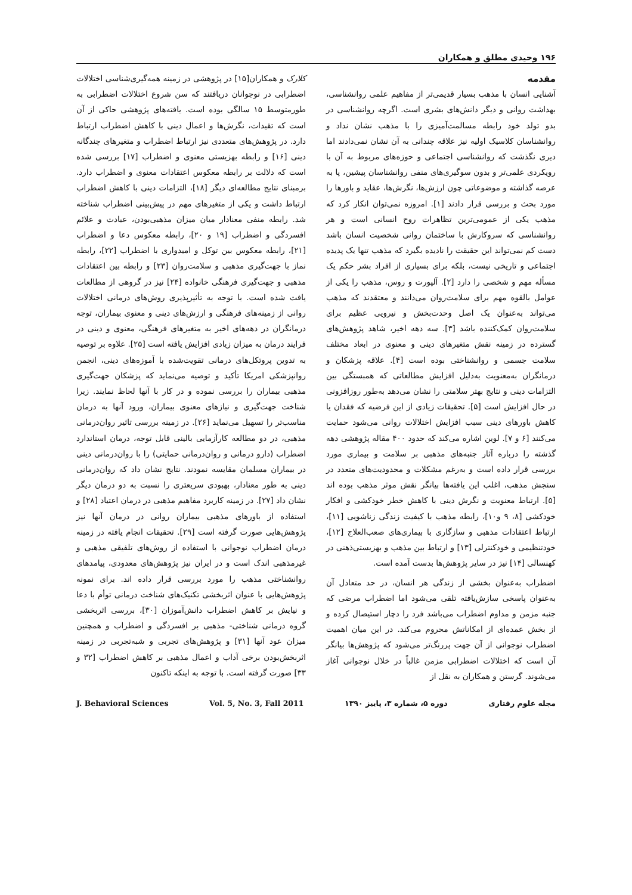۱۹۶ وحیدی مطلق و همکاران
مقدمه
آشنایی انسان با مذهب بسیار قدیمی‌تر از مفاهیم علمی روانشناسی، بهداشت روانی و دیگر دانش‌های بشری است. اگرچه روانشناسی در بدو تولد خود رابطه مسالمت‌آمیزی را با مذهب نشان نداد و روانشناسان کلاسیک اولیه نیز علاقه چندانی به آن نشان نمی‌دادند اما دیری نگذشت که روانشناسی اجتماعی و حوزه‌های مربوط به آن با رویکردی علمی‌تر و بدون سوگیری‌های منفی روانشناسان پیشین، پا به عرصه گذاشته و موضوعاتی چون ارزش‌ها، نگرش‌ها، عقاید و باورها را مورد بحث و بررسی قرار دادند [۱]. امروزه نمی‌توان انکار کرد که مذهب یکی از عمومی‌ترین تظاهرات روح انسانی است و هر روانشناسی که سروکارش با ساختمان روانی شخصیت انسان باشد دست کم نمی‌تواند این حقیقت را نادیده بگیرد که مذهب تنها یک پدیده اجتماعی و تاریخی نیست، بلکه برای بسیاری از افراد بشر حکم یک مسأله مهم و شخصی را دارد [۲]. آلپورت و روس، مذهب را یکی از عوامل بالقوه مهم برای سلامت‌روان می‌دانند و معتقدند که مذهب می‌تواند به‌عنوان یک اصل وحدت‌بخش و نیرویی عظیم برای سلامت‌روان کمک‌کننده باشد [۳]. سه دهه اخیر، شاهد پژوهش‌های گسترده در زمینه نقش متغیرهای دینی و معنوی در ابعاد مختلف سلامت جسمی و روانشناختی بوده است [۴]. علاقه پزشکان و درمانگران به‌معنویت به‌دلیل افزایش مطالعاتی که همبستگی بین التزامات دینی و نتایج بهتر سلامتی را نشان می‌دهد به‌طور روزافزونی در حال افزایش است [۵]. تحقیقات زیادی از این فرضیه که فقدان یا کاهش باورهای دینی سبب افزایش اختلالات روانی می‌شود حمایت می‌کنند [۶ و ۷]. لوین اشاره می‌کند که حدود ۴۰۰ مقاله پژوهشی دهه گذشته را درباره آثار جنبه‌های مذهبی بر سلامت و بیماری مورد بررسی قرار داده است و به‌رغم مشکلات و محدودیت‌های متعدد در سنجش مذهب، اغلب این یافته‌ها بیانگر نقش موثر مذهب بوده اند [۵]. ارتباط معنویت و نگرش دینی با کاهش خطر خودکشی و افکار خودکشی [۸، ۹ و۱۰]، رابطه مذهب با کیفیت زندگی زناشویی [۱۱]، ارتباط اعتقادات مذهبی و سازگاری با بیماری‌های صعب‌العلاج [۱۲]، خودتنظیمی و خودکنترلی [۱۳] و ارتباط بین مذهب و بهزیستی‌ذهنی در کهنسالی [۱۴] نیز در سایر پژوهش‌ها بدست آمده است.
اضطراب به‌عنوان بخشی از زندگی هر انسان، در حد متعادل آن به‌عنوان پاسخی سازش‌یافته تلقی می‌شود اما اضطراب مرضی که جنبه مزمن و مداوم اضطراب می‌باشد فرد را دچار استیصال کرده و از بخش عمده‌ای از امکاناتش محروم می‌کند. در این میان اهمیت اضطراب نوجوانی از آن جهت پررنگ‌تر می‌شود که پژوهش‌ها بیانگر آن است که اختلالات اضطرابی مزمن غالباً در خلال نوجوانی آغاز می‌شوند. گرستن و همکاران به نقل از
کلارک و همکاران[۱۵] در پژوهشی در زمینه همه‌گیری‌شناسی اختلالات اضطرابی در نوجوانان دریافتند که سن شروع اختلالات اضطرابی به طورمتوسط ۱۵ سالگی بوده است. یافته‌های پژوهشی حاکی از آن است که تقیدات، نگرش‌ها و اعمال دینی با کاهش اضطراب ارتباط دارد. در پژوهش‌های متعددی نیز ارتباط اضطراب و متغیرهای چندگانه دینی [۱۶] و رابطه بهزیستی معنوی و اضطراب [۱۷] بررسی شده است که دلالت بر رابطه معکوس اعتقادات معنوی و اضطراب دارد. برمبنای نتایج مطالعه‌ای دیگر [۱۸]، التزامات دینی با کاهش اضطراب ارتباط داشت و یکی از متغیرهای مهم در پیش‌بینی اضطراب شناخته شد. رابطه منفی معنادار میان میزان مذهبی‌بودن، عبادت و علائم افسردگی و اضطراب [۱۹ و ۲۰]، رابطه معکوس دعا و اضطراب [۲۱]، رابطه معکوس بین توکل و امیدواری با اضطراب [۲۲]، رابطه نماز با جهت‌گیری مذهبی و سلامت‌روان [۲۳] و رابطه بین اعتقادات مذهبی و جهت‌گیری فرهنگی خانواده [۲۴] نیز در گروهی از مطالعات یافت شده است. با توجه به تأثیرپذیری روش‌های درمانی اختلالات روانی از زمینه‌های فرهنگی و ارزش‌های دینی و معنوی بیماران، توجه درمانگران در دهه‌های اخیر به متغیرهای فرهنگی، معنوی و دینی در فرایند درمان به میزان زیادی افزایش یافته است [۲۵]. علاوه بر توصیه به تدوین پروتکل‌های درمانی تقویت‌شده با آموزه‌های دینی، انجمن روانپزشکی امریکا تأکید و توصیه می‌نماید که پزشکان جهت‌گیری مذهبی بیماران را بررسی نموده و در کار با آنها لحاظ نمایند. زیرا شناخت جهت‌گیری و نیازهای معنوی بیماران، ورود آنها به درمان مناسب‌تر را تسهیل می‌نماید [۲۶]. در زمینه بررسی تاثیر روان‌درمانی مذهبی، در دو مطالعه کارآزمایی بالینی قابل توجه، درمان استاندارد اضطراب (دارو درمانی و روان‌درمانی حمایتی) را با روان‌درمانی دینی در بیماران مسلمان مقایسه نمودند. نتایج نشان داد که روان‌درمانی دینی به طور معنادار، بهبودی سریعتری را نسبت به دو درمان دیگر نشان داد [۲۷]. در زمینه کاربرد مفاهیم مذهبی در درمان اعتیاد [۲۸] و استفاده از باورهای مذهبی بیماران روانی در درمان آنها نیز پژوهش‌هایی صورت گرفته است [۲۹]. تحقیقات انجام یافته در زمینه درمان اضطراب نوجوانی با استفاده از روش‌های تلفیقی مذهبی و غیرمذهبی اندک است و در ایران نیز پژوهش‌های معدودی، پیامدهای روانشناختی مذهب را مورد بررسی قرار داده اند. برای نمونه پژوهش‌هایی با عنوان اثربخشی تکنیک‌های شناخت درمانی توأم با دعا و نیایش بر کاهش اضطراب دانش‌آموزان [۳۰]، بررسی اثربخشی گروه درمانی شناختی- مذهبی بر افسردگی و اضطراب و همچنین میزان عود آنها [۳۱] و پژوهش‌های تجربی و شبه‌تجربی در زمینه اثربخش‌بودن برخی آداب و اعمال مذهبی بر کاهش اضطراب [۳۲ و ۳۳] صورت گرفته است. با توجه به اینکه تاکنون
J. Behavioral Sciences Vol. 5, No. 3, Fall 2011 دوره ۵، شماره ۳، پاییز ۱۳۹۰ مجله علوم رفتاری